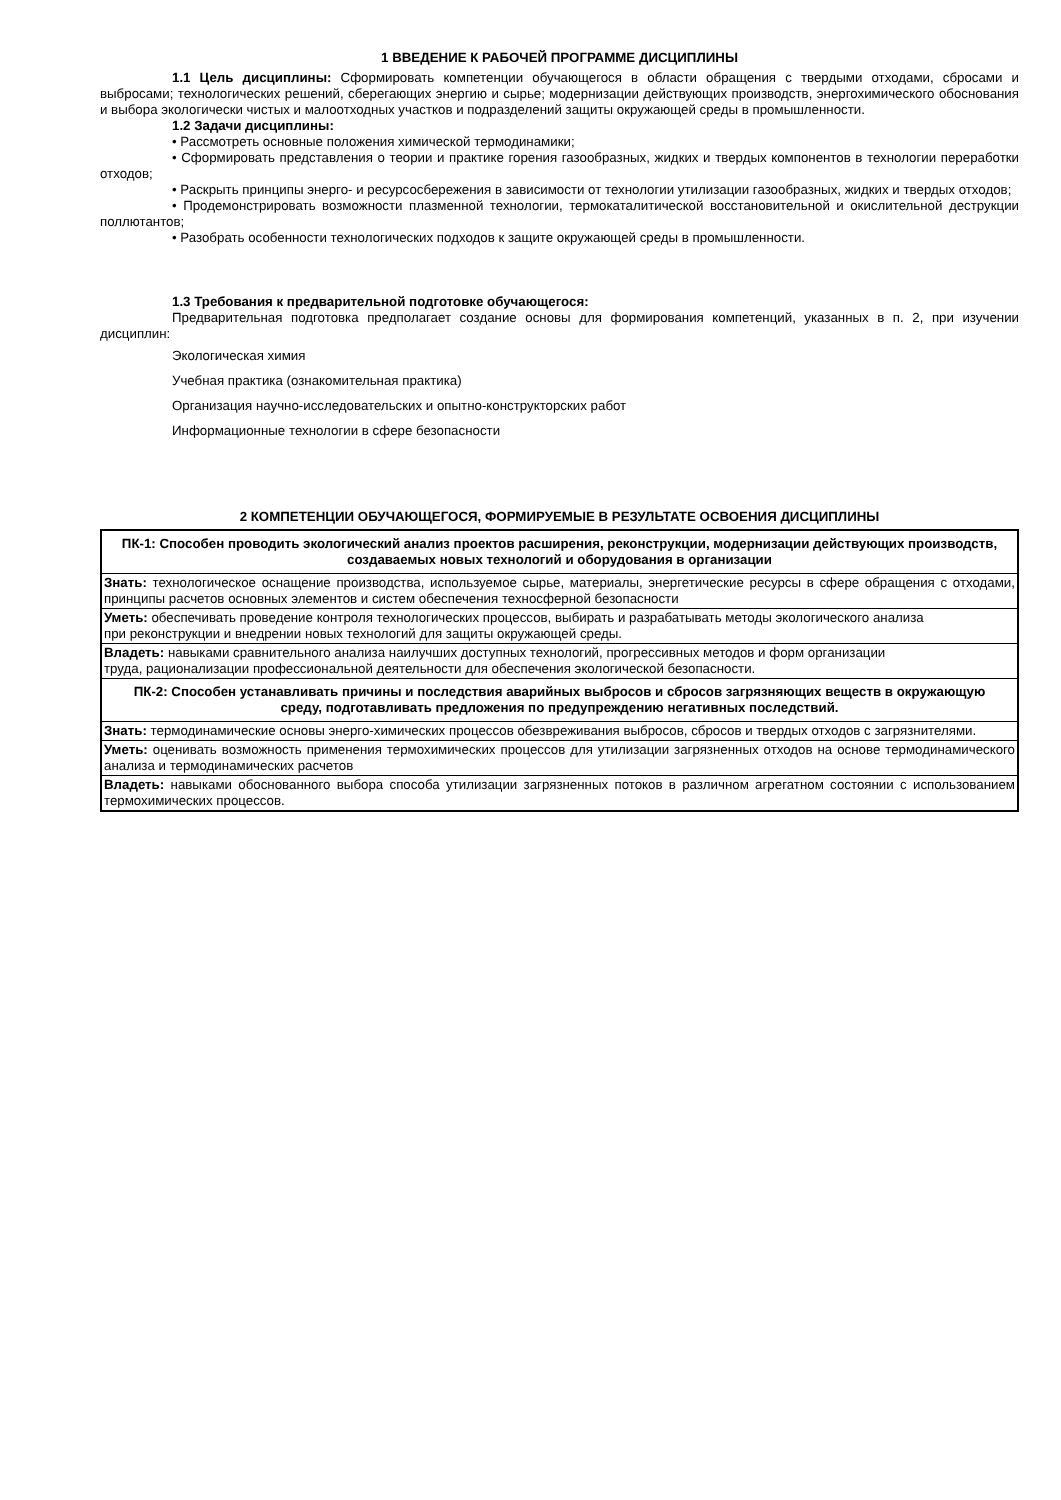1 ВВЕДЕНИЕ К РАБОЧЕЙ ПРОГРАММЕ ДИСЦИПЛИНЫ
1.1 Цель дисциплины: Сформировать компетенции обучающегося в области обращения с твердыми отходами, сбросами и выбросами; технологических решений, сберегающих энергию и сырье; модернизации действующих производств, энергохимического обоснования и выбора экологически чистых и малоотходных участков и подразделений защиты окружающей среды в промышленности.
1.2 Задачи дисциплины:
• Рассмотреть основные положения химической термодинамики;
• Сформировать представления о теории и практике горения газообразных, жидких и твердых компонентов в технологии переработки отходов;
• Раскрыть принципы энерго- и ресурсосбережения в зависимости от технологии утилизации газообразных, жидких и твердых отходов;
• Продемонстрировать возможности плазменной технологии, термокаталитической восстановительной и окислительной деструкции поллютантов;
• Разобрать особенности технологических подходов к защите окружающей среды в промышленности.
1.3 Требования к предварительной подготовке обучающегося:
Предварительная подготовка предполагает создание основы для формирования компетенций, указанных в п. 2, при изучении дисциплин:
Экологическая химия
Учебная практика (ознакомительная практика)
Организация научно-исследовательских и опытно-конструкторских работ
Информационные технологии в сфере безопасности
2 КОМПЕТЕНЦИИ ОБУЧАЮЩЕГОСЯ, ФОРМИРУЕМЫЕ В РЕЗУЛЬТАТЕ ОСВОЕНИЯ ДИСЦИПЛИНЫ
| ПК-1: Способен проводить экологический анализ проектов расширения, реконструкции, модернизации действующих производств, создаваемых новых технологий и оборудования в организации |
| Знать: технологическое оснащение производства, используемое сырье, материалы, энергетические ресурсы в сфере обращения с отходами, принципы расчетов основных элементов и систем обеспечения техносферной безопасности |
| Уметь: обеспечивать проведение контроля технологических процессов, выбирать и разрабатывать методы экологического анализа при реконструкции и внедрении новых технологий для защиты окружающей среды. |
| Владеть: навыками сравнительного анализа наилучших доступных технологий, прогрессивных методов и форм организации труда, рационализации профессиональной деятельности для обеспечения экологической безопасности. |
| ПК-2: Способен устанавливать причины и последствия аварийных выбросов и сбросов загрязняющих веществ в окружающую среду, подготавливать предложения по предупреждению негативных последствий. |
| Знать: термодинамические основы энерго-химических процессов обезвреживания выбросов, сбросов и твердых отходов с загрязнителями. |
| Уметь: оценивать возможность применения термохимических процессов для утилизации загрязненных отходов на основе термодинамического анализа и термодинамических расчетов |
| Владеть: навыками обоснованного выбора способа утилизации загрязненных потоков в различном агрегатном состоянии с использованием термохимических процессов. |